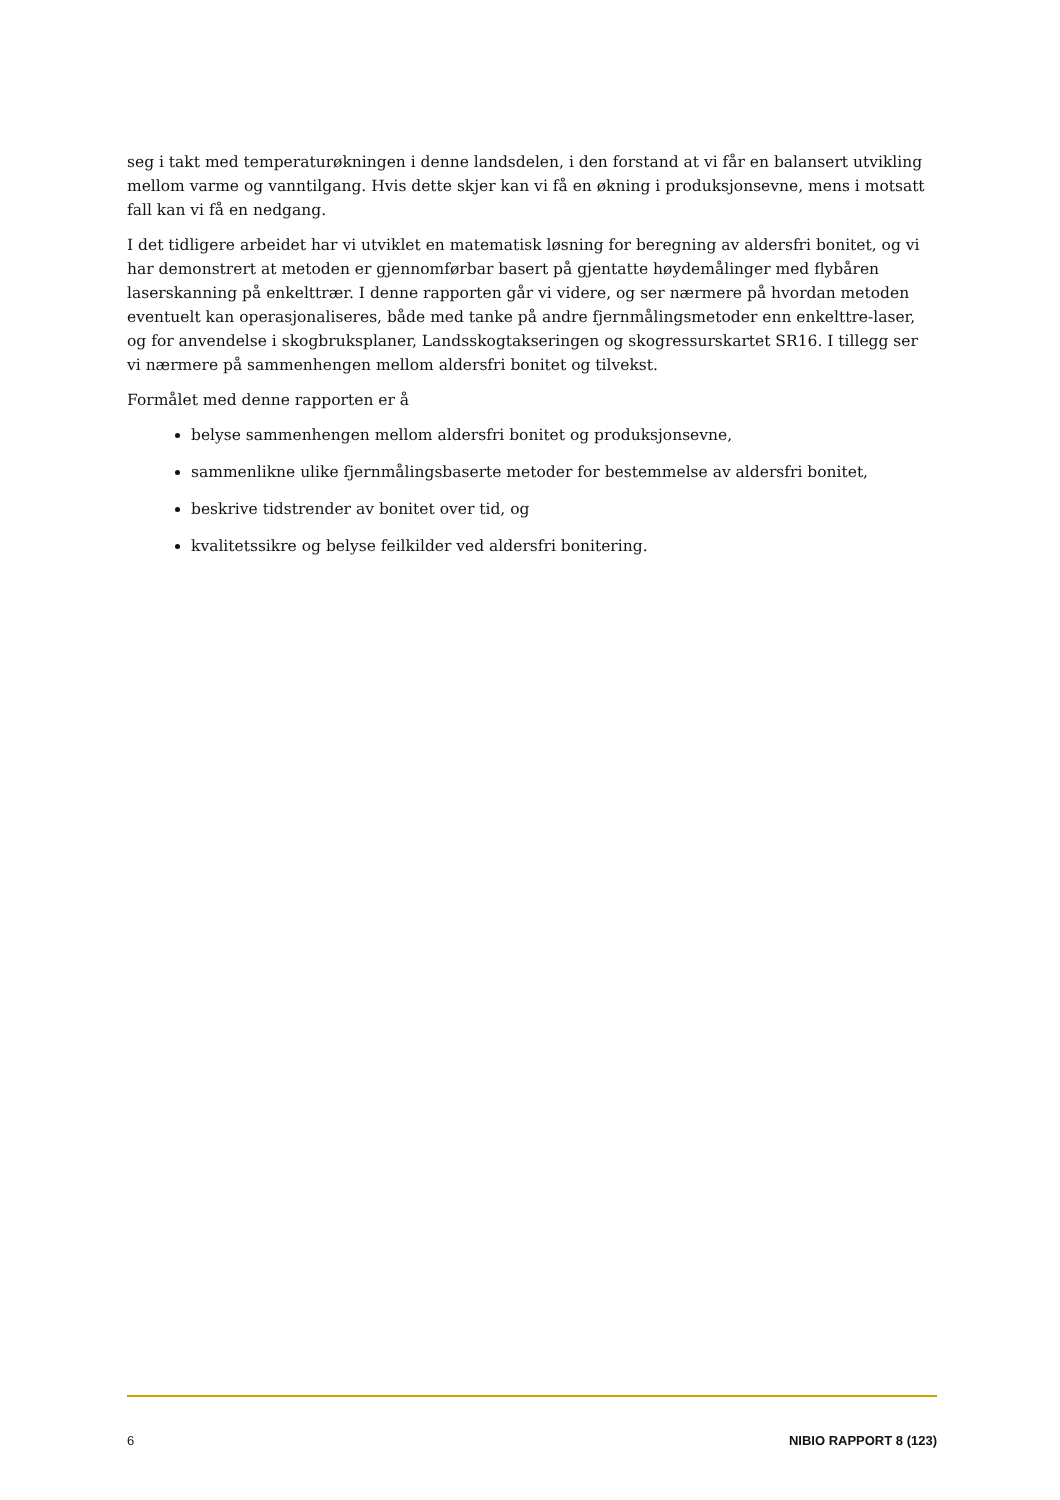seg i takt med temperaturøkningen i denne landsdelen, i den forstand at vi får en balansert utvikling mellom varme og vanntilgang. Hvis dette skjer kan vi få en økning i produksjonsevne, mens i motsatt fall kan vi få en nedgang.
I det tidligere arbeidet har vi utviklet en matematisk løsning for beregning av aldersfri bonitet, og vi har demonstrert at metoden er gjennomførbar basert på gjentatte høydemålinger med flybåren laserskanning på enkelttrær. I denne rapporten går vi videre, og ser nærmere på hvordan metoden eventuelt kan operasjonaliseres, både med tanke på andre fjernmålingsmetoder enn enkelttre-laser, og for anvendelse i skogbruksplaner, Landsskogtakseringen og skogressurskartet SR16. I tillegg ser vi nærmere på sammenhengen mellom aldersfri bonitet og tilvekst.
Formålet med denne rapporten er å
belyse sammenhengen mellom aldersfri bonitet og produksjonsevne,
sammenlikne ulike fjernmålingsbaserte metoder for bestemmelse av aldersfri bonitet,
beskrive tidstrender av bonitet over tid, og
kvalitetssikre og belyse feilkilder ved aldersfri bonitering.
6 NIBIO RAPPORT 8 (123)